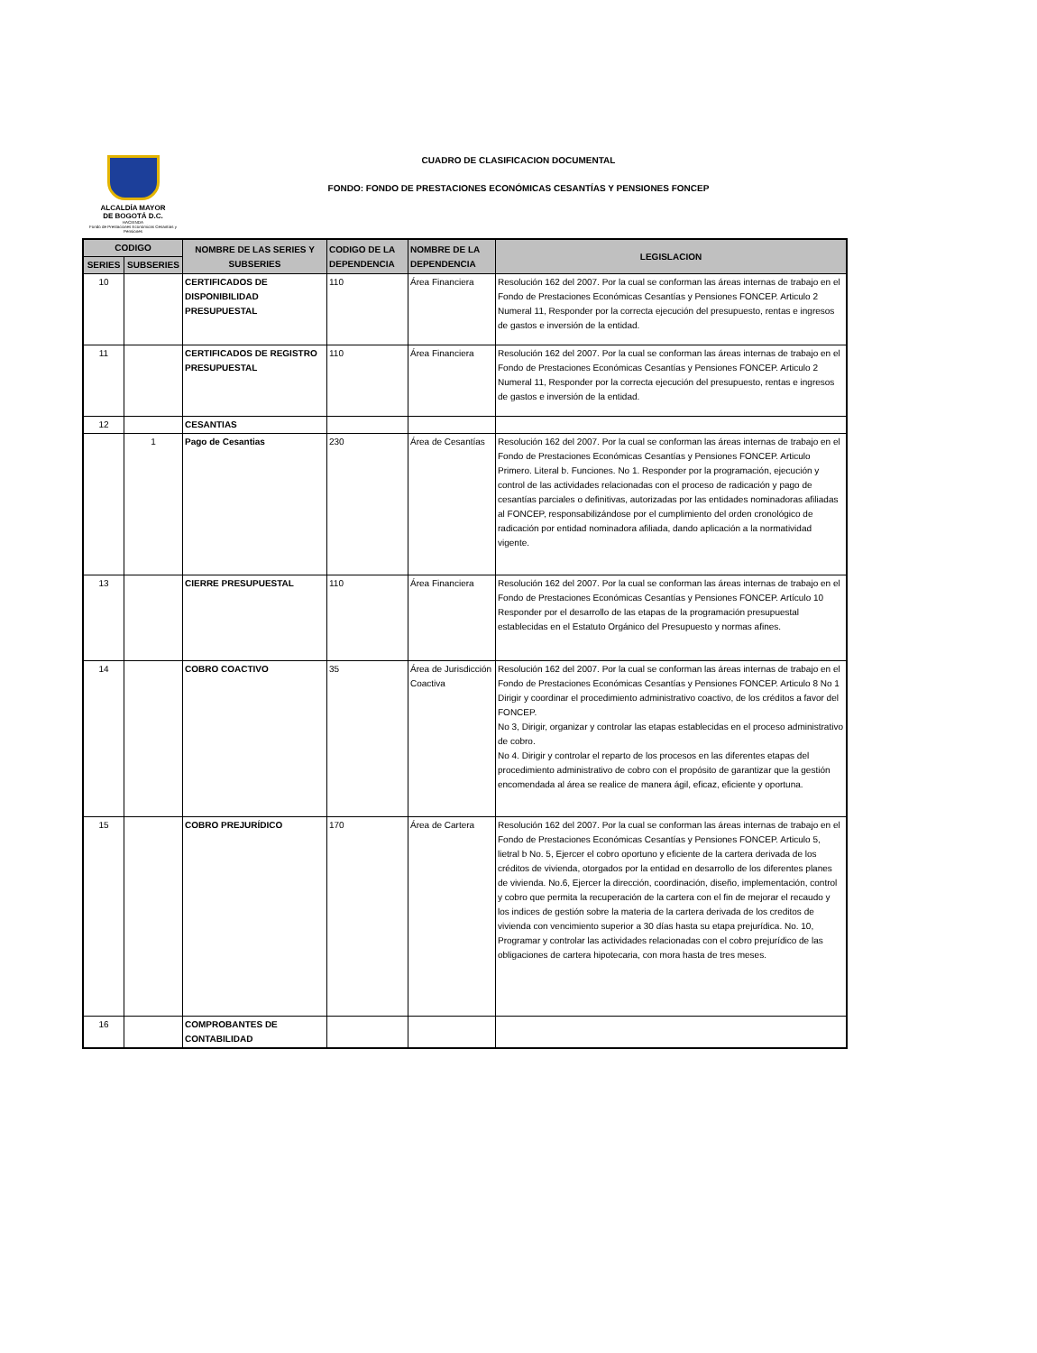ALCALDÍA MAYOR
DE BOGOTÁ D.C.
HACIENDA
Fondo de Prestaciones Económicas Cesantías y Pensiones
CUADRO DE CLASIFICACION DOCUMENTAL
FONDO: FONDO DE PRESTACIONES ECONÓMICAS CESANTÍAS Y PENSIONES FONCEP
| CODIGO | | NOMBRE DE LAS SERIES Y SUBSERIES | CODIGO DE LA DEPENDENCIA | NOMBRE DE LA DEPENDENCIA | LEGISLACION |
| --- | --- | --- | --- | --- | --- |
| SERIES | SUBSERIES | | | | |
| 10 | | CERTIFICADOS DE DISPONIBILIDAD PRESUPUESTAL | 110 | Área Financiera | Resolución 162 del 2007. Por la cual se conforman las áreas internas de trabajo en el Fondo de Prestaciones Económicas Cesantías y Pensiones FONCEP. Articulo 2 Numeral 11, Responder por la correcta ejecución del presupuesto, rentas e ingresos de gastos e inversión de la entidad. |
| 11 | | CERTIFICADOS DE REGISTRO PRESUPUESTAL | 110 | Área Financiera | Resolución 162 del 2007. Por la cual se conforman las áreas internas de trabajo en el Fondo de Prestaciones Económicas Cesantías y Pensiones FONCEP. Articulo 2 Numeral 11, Responder por la correcta ejecución del presupuesto, rentas e ingresos de gastos e inversión de la entidad. |
| 12 | | CESANTIAS | | | |
| | 1 | Pago de Cesantias | 230 | Área de Cesantías | Resolución 162 del 2007. Por la cual se conforman las áreas internas de trabajo en el Fondo de Prestaciones Económicas Cesantías y Pensiones FONCEP. Articulo Primero. Literal b. Funciones. No 1. Responder por la programación, ejecución y control de las actividades relacionadas con el proceso de radicación y pago de cesantías parciales o definitivas, autorizadas por las entidades nominadoras afiliadas al FONCEP, responsabilizándose por el cumplimiento del orden cronológico de radicación por entidad nominadora afiliada, dando aplicación a la normatividad vigente. |
| 13 | | CIERRE PRESUPUESTAL | 110 | Área Financiera | Resolución 162 del 2007. Por la cual se conforman las áreas internas de trabajo en el Fondo de Prestaciones Económicas Cesantías y Pensiones FONCEP. Artículo 10 Responder por el desarrollo de las etapas de la programación presupuestal establecidas en el Estatuto Orgánico del Presupuesto y normas afines. |
| 14 | | COBRO COACTIVO | 35 | Área de Jurisdicción Coactiva | Resolución 162 del 2007. Por la cual se conforman las áreas internas de trabajo en el Fondo de Prestaciones Económicas Cesantías y Pensiones FONCEP. Articulo 8 No 1 Dirigir y coordinar el procedimiento administrativo coactivo, de los créditos a favor del FONCEP. No 3, Dirigir, organizar y controlar las etapas establecidas en el proceso administrativo de cobro. No 4. Dirigir y controlar el reparto de los procesos en las diferentes etapas del procedimiento administrativo de cobro con el propósito de garantizar que la gestión encomendada al área se realice de manera ágil, eficaz, eficiente y oportuna. |
| 15 | | COBRO PREJURÍDICO | 170 | Área de Cartera | Resolución 162 del 2007. Por la cual se conforman las áreas internas de trabajo en el Fondo de Prestaciones Económicas Cesantías y Pensiones FONCEP. Articulo 5, lietral b No. 5, Ejercer el cobro oportuno y eficiente de la cartera derivada de los créditos de vivienda, otorgados por la entidad en desarrollo de los diferentes planes de vivienda. No.6, Ejercer la dirección, coordinación, diseño, implementación, control y cobro que permita la recuperación de la cartera con el fin de mejorar el recaudo y los indices de gestión sobre la materia de la cartera derivada de los creditos de vivienda con vencimiento superior a 30 días hasta su etapa prejurídica. No. 10, Programar y controlar las actividades relacionadas con el cobro prejurídico de las obligaciones de cartera hipotecaria, con mora hasta de tres meses. |
| 16 | | COMPROBANTES DE CONTABILIDAD | | | |